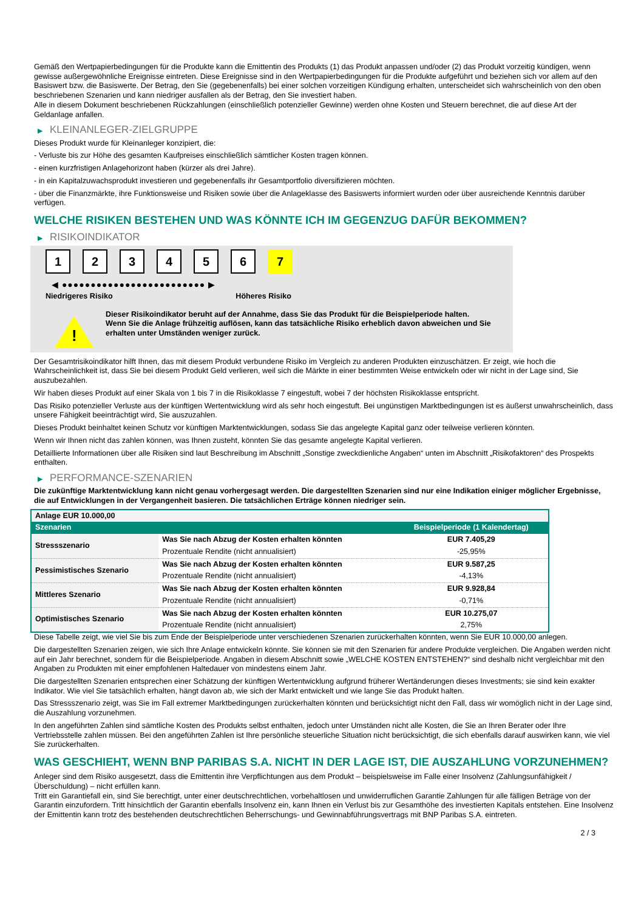Gemäß den Wertpapierbedingungen für die Produkte kann die Emittentin des Produkts (1) das Produkt anpassen und/oder (2) das Produkt vorzeitig kündigen, wenn gewisse außergewöhnliche Ereignisse eintreten. Diese Ereignisse sind in den Wertpapierbedingungen für die Produkte aufgeführt und beziehen sich vor allem auf den Basiswert bzw. die Basiswerte. Der Betrag, den Sie (gegebenenfalls) bei einer solchen vorzeitigen Kündigung erhalten, unterscheidet sich wahrscheinlich von den oben beschriebenen Szenarien und kann niedriger ausfallen als der Betrag, den Sie investiert haben.
Alle in diesem Dokument beschriebenen Rückzahlungen (einschließlich potenzieller Gewinne) werden ohne Kosten und Steuern berechnet, die auf diese Art der Geldanlage anfallen.
▶ KLEINANLEGER-ZIELGRUPPE
Dieses Produkt wurde für Kleinanleger konzipiert, die:
- Verluste bis zur Höhe des gesamten Kaufpreises einschließlich sämtlicher Kosten tragen können.
- einen kurzfristigen Anlagehorizont haben (kürzer als drei Jahre).
- in ein Kapitalzuwachsprodukt investieren und gegebenenfalls ihr Gesamtportfolio diversifizieren möchten.
- über die Finanzmärkte, ihre Funktionsweise und Risiken sowie über die Anlageklasse des Basiswerts informiert wurden oder über ausreichende Kenntnis darüber verfügen.
WELCHE RISIKEN BESTEHEN UND WAS KÖNNTE ICH IM GEGENZUG DAFÜR BEKOMMEN?
▶ RISIKOINDIKATOR
1 2 3 4 5 6 7
◀ ●●●●●●●●●●●●●●●●●●●●●●●●● ▶
Niedrigeres Risiko Höheres Risiko
!
Dieser Risikoindikator beruht auf der Annahme, dass Sie das Produkt für die Beispielperiode halten.
Wenn Sie die Anlage frühzeitig auflösen, kann das tatsächliche Risiko erheblich davon abweichen und Sie erhalten unter Umständen weniger zurück.
Der Gesamtrisikoindikator hilft Ihnen, das mit diesem Produkt verbundene Risiko im Vergleich zu anderen Produkten einzuschätzen. Er zeigt, wie hoch die Wahrscheinlichkeit ist, dass Sie bei diesem Produkt Geld verlieren, weil sich die Märkte in einer bestimmten Weise entwickeln oder wir nicht in der Lage sind, Sie auszubezahlen.
Wir haben dieses Produkt auf einer Skala von 1 bis 7 in die Risikoklasse 7 eingestuft, wobei 7 der höchsten Risikoklasse entspricht.
Das Risiko potenzieller Verluste aus der künftigen Wertentwicklung wird als sehr hoch eingestuft. Bei ungünstigen Marktbedingungen ist es äußerst unwahrscheinlich, dass unsere Fähigkeit beeinträchtigt wird, Sie auszuzahlen.
Dieses Produkt beinhaltet keinen Schutz vor künftigen Marktentwicklungen, sodass Sie das angelegte Kapital ganz oder teilweise verlieren könnten.
Wenn wir Ihnen nicht das zahlen können, was Ihnen zusteht, könnten Sie das gesamte angelegte Kapital verlieren.
Detaillierte Informationen über alle Risiken sind laut Beschreibung im Abschnitt „Sonstige zweckdienliche Angaben“ unten im Abschnitt „Risikofaktoren“ des Prospekts enthalten.
▶ PERFORMANCE-SZENARIEN
Die zukünftige Marktentwicklung kann nicht genau vorhergesagt werden. Die dargestellten Szenarien sind nur eine Indikation einiger möglicher Ergebnisse, die auf Entwicklungen in der Vergangenheit basieren. Die tatsächlichen Erträge können niedriger sein.
| Anlage EUR 10.000,00 | | |
| --- | --- | --- |
| Szenarien | | Beispielperiode (1 Kalendertag) |
| Stressszenario | Was Sie nach Abzug der Kosten erhalten könnten | EUR 7.405,29 |
| | Prozentuale Rendite (nicht annualisiert) | -25,95% |
| Pessimistisches Szenario | Was Sie nach Abzug der Kosten erhalten könnten | EUR 9.587,25 |
| | Prozentuale Rendite (nicht annualisiert) | -4,13% |
| Mittleres Szenario | Was Sie nach Abzug der Kosten erhalten könnten | EUR 9.928,84 |
| | Prozentuale Rendite (nicht annualisiert) | -0,71% |
| Optimistisches Szenario | Was Sie nach Abzug der Kosten erhalten könnten | EUR 10.275,07 |
| | Prozentuale Rendite (nicht annualisiert) | 2,75% |
Diese Tabelle zeigt, wie viel Sie bis zum Ende der Beispielperiode unter verschiedenen Szenarien zurückerhalten könnten, wenn Sie EUR 10.000,00 anlegen.
Die dargestellten Szenarien zeigen, wie sich Ihre Anlage entwickeln könnte. Sie können sie mit den Szenarien für andere Produkte vergleichen. Die Angaben werden nicht auf ein Jahr berechnet, sondern für die Beispielperiode. Angaben in diesem Abschnitt sowie „WELCHE KOSTEN ENTSTEHEN?“ sind deshalb nicht vergleichbar mit den Angaben zu Produkten mit einer empfohlenen Haltedauer von mindestens einem Jahr.
Die dargestellten Szenarien entsprechen einer Schätzung der künftigen Wertentwicklung aufgrund früherer Wertänderungen dieses Investments; sie sind kein exakter Indikator. Wie viel Sie tatsächlich erhalten, hängt davon ab, wie sich der Markt entwickelt und wie lange Sie das Produkt halten.
Das Stressszenario zeigt, was Sie im Fall extremer Marktbedingungen zurückerhalten könnten und berücksichtigt nicht den Fall, dass wir womöglich nicht in der Lage sind, die Auszahlung vorzunehmen.
In den angeführten Zahlen sind sämtliche Kosten des Produkts selbst enthalten, jedoch unter Umständen nicht alle Kosten, die Sie an Ihren Berater oder Ihre Vertriebsstelle zahlen müssen. Bei den angeführten Zahlen ist Ihre persönliche steuerliche Situation nicht berücksichtigt, die sich ebenfalls darauf auswirken kann, wie viel Sie zurückerhalten.
WAS GESCHIEHT, WENN BNP PARIBAS S.A. NICHT IN DER LAGE IST, DIE AUSZAHLUNG VORZUNEHMEN?
Anleger sind dem Risiko ausgesetzt, dass die Emittentin ihre Verpflichtungen aus dem Produkt – beispielsweise im Falle einer Insolvenz (Zahlungsunfähigkeit / Überschuldung) – nicht erfüllen kann.
Tritt ein Garantiefall ein, sind Sie berechtigt, unter einer deutschrechtlichen, vorbehaltlosen und unwiderruflichen Garantie Zahlungen für alle fälligen Beträge von der Garantin einzufordern. Tritt hinsichtlich der Garantin ebenfalls Insolvenz ein, kann Ihnen ein Verlust bis zur Gesamthöhe des investierten Kapitals entstehen. Eine Insolvenz der Emittentin kann trotz des bestehenden deutschrechtlichen Beherrschungs- und Gewinnabführungsvertrags mit BNP Paribas S.A. eintreten.
2 / 3